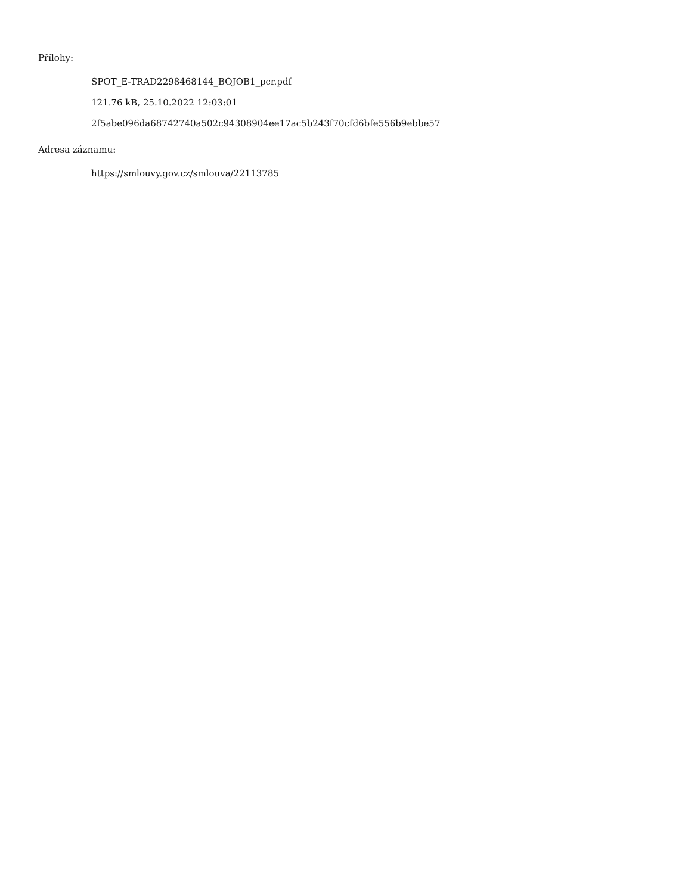Přílohy:
SPOT_E-TRAD2298468144_BOJOB1_pcr.pdf
121.76 kB, 25.10.2022 12:03:01
2f5abe096da68742740a502c94308904ee17ac5b243f70cfd6bfe556b9ebbe57
Adresa záznamu:
https://smlouvy.gov.cz/smlouva/22113785